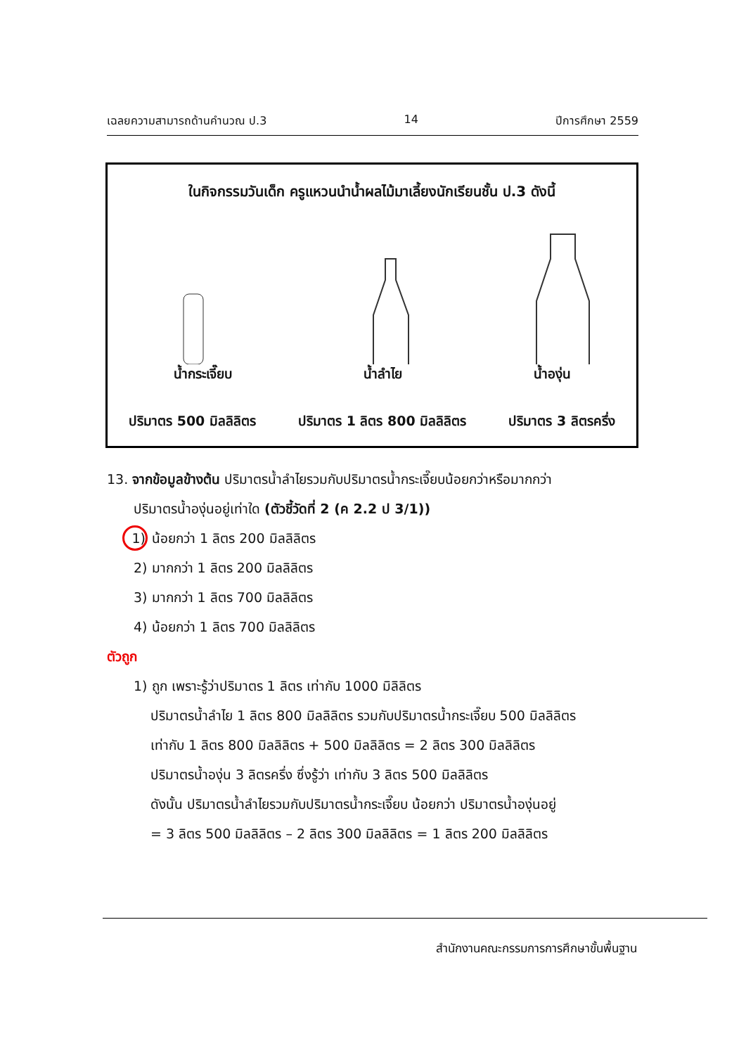เฉลยความสามารถด้านคำนวณ ป.3 14 ปีการศึกษา 2559
ในกิจกรรมวันเด็ก ครูแหวนนำน้ำผลไม้มาเลี้ยงนักเรียนชั้น ป.3 ดังนี้
น้ำกระเจี๊ยบ น้ำลำไย น้ำองุ่น
ปริมาตร 500 มิลลิลิตร ปริมาตร 1 ลิตร 800 มิลลิลิตร ปริมาตร 3 ลิตรครึ่ง
13. จากข้อมูลข้างต้น ปริมาตรน้ำลำไยรวมกับปริมาตรน้ำกระเจี๊ยบน้อยกว่าหรือมากกว่า
ปริมาตรน้ำองุ่นอยู่เท่าใด (ตัวชี้วัดที่ 2 (ค 2.2 ป 3/1))
1) น้อยกว่า 1 ลิตร 200 มิลลิลิตร
2) มากกว่า 1 ลิตร 200 มิลลิลิตร
3) มากกว่า 1 ลิตร 700 มิลลิลิตร
4) น้อยกว่า 1 ลิตร 700 มิลลิลิตร
ตัวถูก
1) ถูก เพราะรู้ว่าปริมาตร 1 ลิตร เท่ากับ 1000 มิลิลิตร
ปริมาตรน้ำลำไย 1 ลิตร 800 มิลลิลิตร รวมกับปริมาตรน้ำกระเจี๊ยบ 500 มิลลิลิตร
เท่ากับ 1 ลิตร 800 มิลลิลิตร + 500 มิลลิลิตร = 2 ลิตร 300 มิลลิลิตร
ปริมาตรน้ำองุ่น 3 ลิตรครึ่ง ซึ่งรู้ว่า เท่ากับ 3 ลิตร 500 มิลลิลิตร
ดังนั้น ปริมาตรน้ำลำไยรวมกับปริมาตรน้ำกระเจี๊ยบ น้อยกว่า ปริมาตรน้ำองุ่นอยู่
= 3 ลิตร 500 มิลลิลิตร – 2 ลิตร 300 มิลลิลิตร = 1 ลิตร 200 มิลลิลิตร
สำนักงานคณะกรรมการการศึกษาขั้นพื้นฐาน